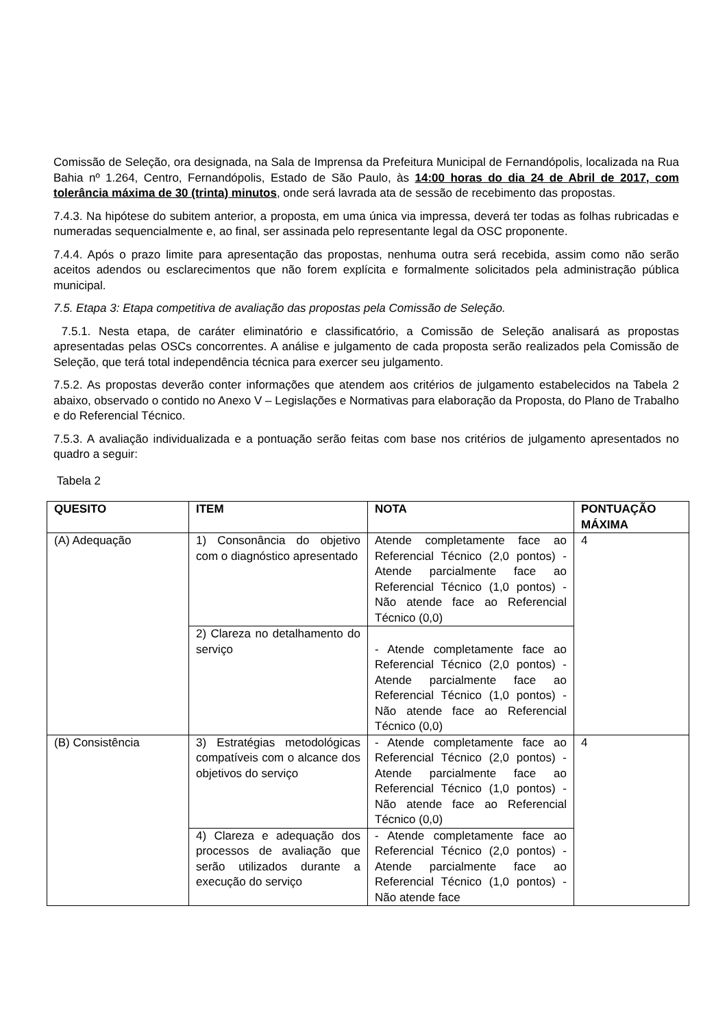Comissão de Seleção, ora designada, na Sala de Imprensa da Prefeitura Municipal de Fernandópolis, localizada na Rua Bahia nº 1.264, Centro, Fernandópolis, Estado de São Paulo, às 14:00 horas do dia 24 de Abril de 2017, com tolerância máxima de 30 (trinta) minutos, onde será lavrada ata de sessão de recebimento das propostas.
7.4.3. Na hipótese do subitem anterior, a proposta, em uma única via impressa, deverá ter todas as folhas rubricadas e numeradas sequencialmente e, ao final, ser assinada pelo representante legal da OSC proponente.
7.4.4. Após o prazo limite para apresentação das propostas, nenhuma outra será recebida, assim como não serão aceitos adendos ou esclarecimentos que não forem explícita e formalmente solicitados pela administração pública municipal.
7.5. Etapa 3: Etapa competitiva de avaliação das propostas pela Comissão de Seleção.
7.5.1. Nesta etapa, de caráter eliminatório e classificatório, a Comissão de Seleção analisará as propostas apresentadas pelas OSCs concorrentes. A análise e julgamento de cada proposta serão realizados pela Comissão de Seleção, que terá total independência técnica para exercer seu julgamento.
7.5.2. As propostas deverão conter informações que atendem aos critérios de julgamento estabelecidos na Tabela 2 abaixo, observado o contido no Anexo V – Legislações e Normativas para elaboração da Proposta, do Plano de Trabalho e do Referencial Técnico.
7.5.3. A avaliação individualizada e a pontuação serão feitas com base nos critérios de julgamento apresentados no quadro a seguir:
Tabela 2
| QUESITO | ITEM | NOTA | PONTUAÇÃO MÁXIMA |
| --- | --- | --- | --- |
| (A) Adequação | 1) Consonância do objetivo com o diagnóstico apresentado | Atende completamente face ao Referencial Técnico (2,0 pontos) - Atende parcialmente face ao Referencial Técnico (1,0 pontos) - Não atende face ao Referencial Técnico (0,0) | 4 |
| | 2) Clareza no detalhamento do serviço | - Atende completamente face ao Referencial Técnico (2,0 pontos) - Atende parcialmente face ao Referencial Técnico (1,0 pontos) - Não atende face ao Referencial Técnico (0,0) | |
| (B) Consistência | 3) Estratégias metodológicas compatíveis com o alcance dos objetivos do serviço | - Atende completamente face ao Referencial Técnico (2,0 pontos) - Atende parcialmente face ao Referencial Técnico (1,0 pontos) - Não atende face ao Referencial Técnico (0,0) | 4 |
| | 4) Clareza e adequação dos processos de avaliação que serão utilizados durante a execução do serviço | - Atende completamente face ao Referencial Técnico (2,0 pontos) - Atende parcialmente face ao Referencial Técnico (1,0 pontos) - Não atende face | |